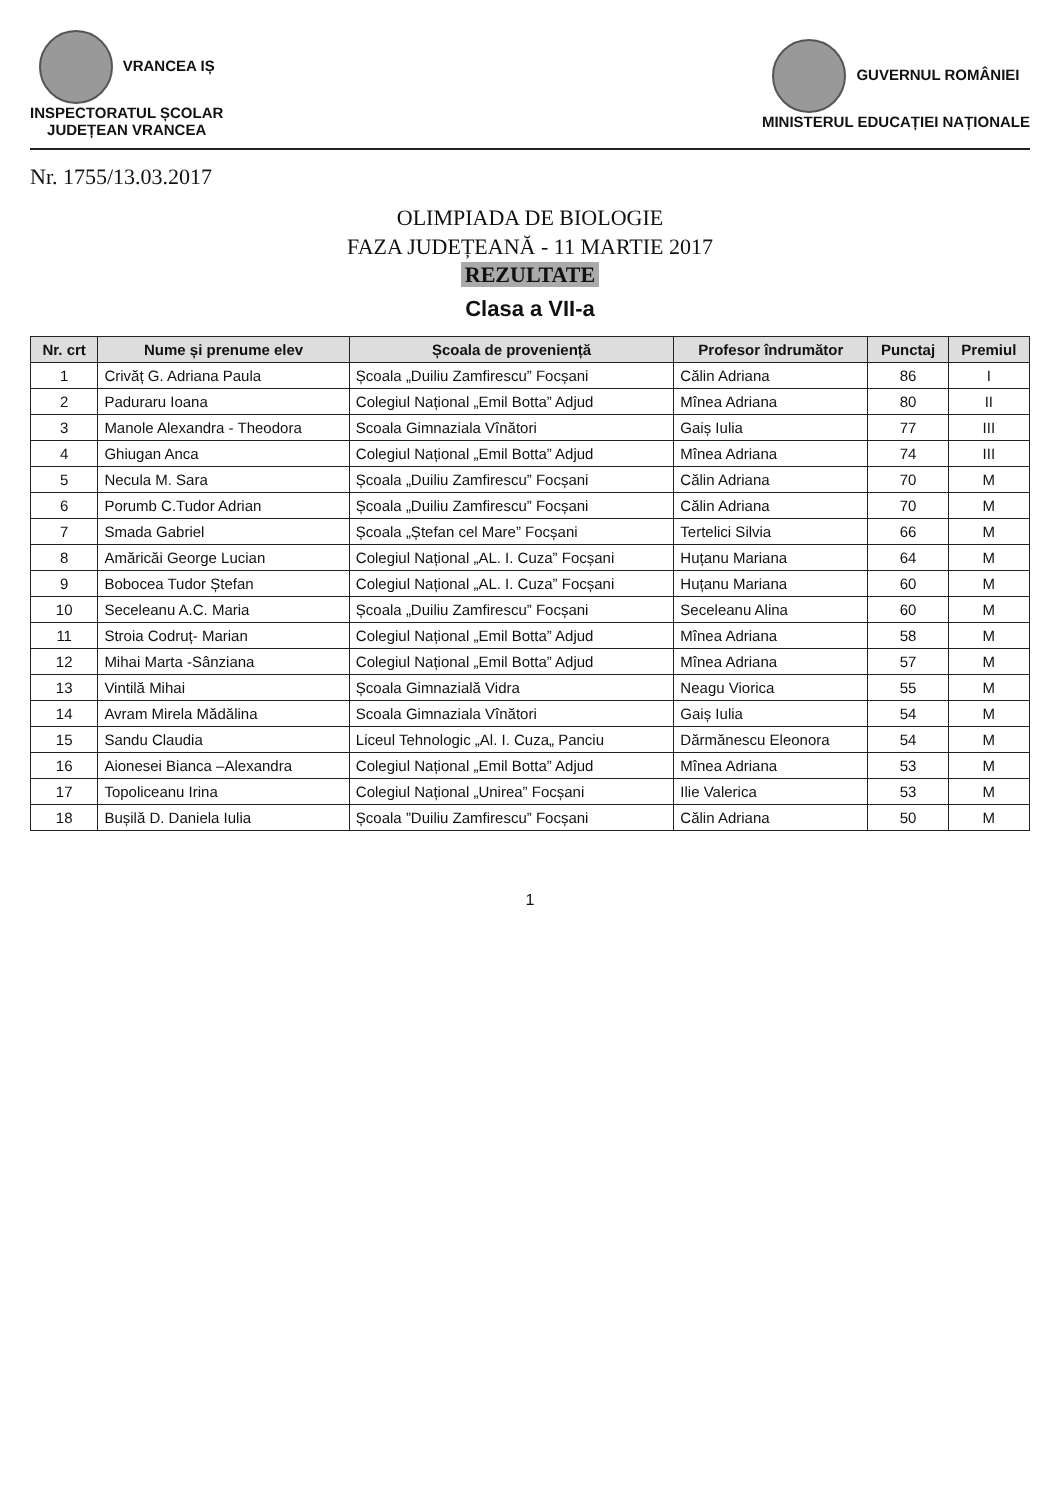VRANCEA IȘ
INSPECTORATUL ȘCOLAR
JUDEȚEAN VRANCEA
GUVERNUL ROMÂNIEI
MINISTERUL EDUCAȚIEI NAȚIONALE
Nr. 1755/13.03.2017
OLIMPIADA DE BIOLOGIE
FAZA JUDEȚEANĂ - 11 MARTIE 2017
REZULTATE
Clasa a VII-a
| Nr. crt | Nume și prenume elev | Școala de proveniență | Profesor îndrumător | Punctaj | Premiul |
| --- | --- | --- | --- | --- | --- |
| 1 | Crivăț G. Adriana Paula | Școala „Duiliu Zamfirescu” Focșani | Călin Adriana | 86 | I |
| 2 | Paduraru Ioana | Colegiul Național „Emil Botta” Adjud | Mînea Adriana | 80 | II |
| 3 | Manole Alexandra - Theodora | Scoala Gimnaziala Vînători | Gaiș Iulia | 77 | III |
| 4 | Ghiugan Anca | Colegiul Național „Emil Botta” Adjud | Mînea Adriana | 74 | III |
| 5 | Necula M. Sara | Școala „Duiliu Zamfirescu” Focșani | Călin Adriana | 70 | M |
| 6 | Porumb C.Tudor Adrian | Școala „Duiliu Zamfirescu” Focșani | Călin Adriana | 70 | M |
| 7 | Smada Gabriel | Școala „Ștefan cel Mare” Focșani | Tertelici Silvia | 66 | M |
| 8 | Amăricăi George Lucian | Colegiul Național „AL. I. Cuza” Focșani | Huțanu Mariana | 64 | M |
| 9 | Bobocea Tudor Ștefan | Colegiul Național „AL. I. Cuza” Focșani | Huțanu Mariana | 60 | M |
| 10 | Seceleanu A.C. Maria | Școala „Duiliu Zamfirescu” Focșani | Seceleanu Alina | 60 | M |
| 11 | Stroia Codruț- Marian | Colegiul Național „Emil Botta” Adjud | Mînea Adriana | 58 | M |
| 12 | Mihai Marta -Sânziana | Colegiul Național „Emil Botta” Adjud | Mînea Adriana | 57 | M |
| 13 | Vintilă Mihai | Școala Gimnazială Vidra | Neagu Viorica | 55 | M |
| 14 | Avram Mirela Mădălina | Scoala Gimnaziala Vînători | Gaiș Iulia | 54 | M |
| 15 | Sandu Claudia | Liceul Tehnologic „Al. I. Cuza„ Panciu | Dărmănescu Eleonora | 54 | M |
| 16 | Aionesei Bianca –Alexandra | Colegiul Național „Emil Botta” Adjud | Mînea Adriana | 53 | M |
| 17 | Topoliceanu Irina | Colegiul Național „Unirea” Focșani | Ilie Valerica | 53 | M |
| 18 | Bușilă D. Daniela Iulia | Școala ”Duiliu Zamfirescu” Focșani | Călin Adriana | 50 | M |
1